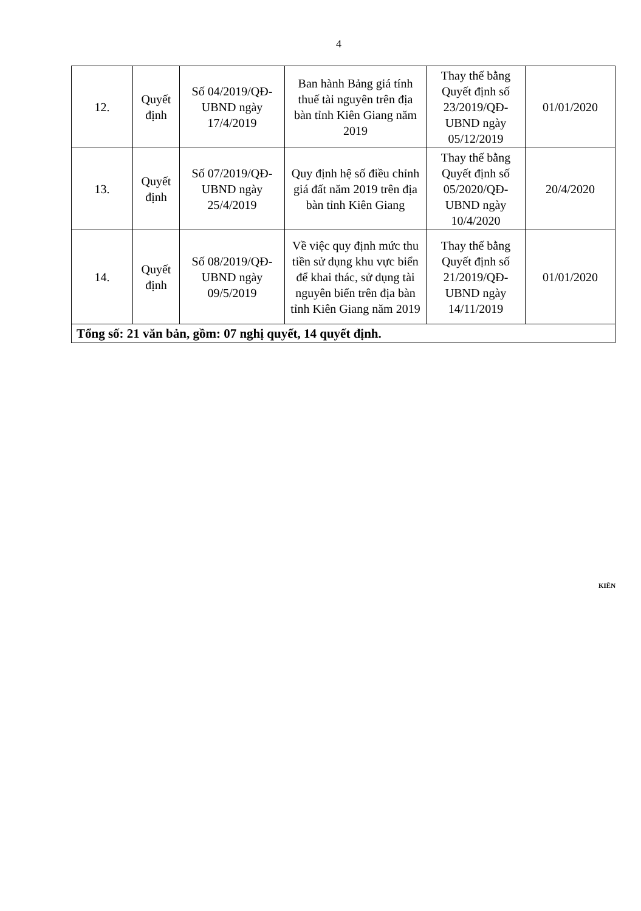4
| 12. | Quyết định | Số 04/2019/QĐ-UBND ngày 17/4/2019 | Ban hành Bảng giá tính thuế tài nguyên trên địa bàn tỉnh Kiên Giang năm 2019 | Thay thế bằng Quyết định số 23/2019/QĐ-UBND ngày 05/12/2019 | 01/01/2020 |
| 13. | Quyết định | Số 07/2019/QĐ-UBND ngày 25/4/2019 | Quy định hệ số điều chỉnh giá đất năm 2019 trên địa bàn tỉnh Kiên Giang | Thay thế bằng Quyết định số 05/2020/QĐ-UBND ngày 10/4/2020 | 20/4/2020 |
| 14. | Quyết định | Số 08/2019/QĐ-UBND ngày 09/5/2019 | Về việc quy định mức thu tiền sử dụng khu vực biển để khai thác, sử dụng tài nguyên biển trên địa bàn tỉnh Kiên Giang năm 2019 | Thay thế bằng Quyết định số 21/2019/QĐ-UBND ngày 14/11/2019 | 01/01/2020 |
| Tổng số: 21 văn bản, gồm: 07 nghị quyết, 14 quyết định. | | | | | |
KIÊN